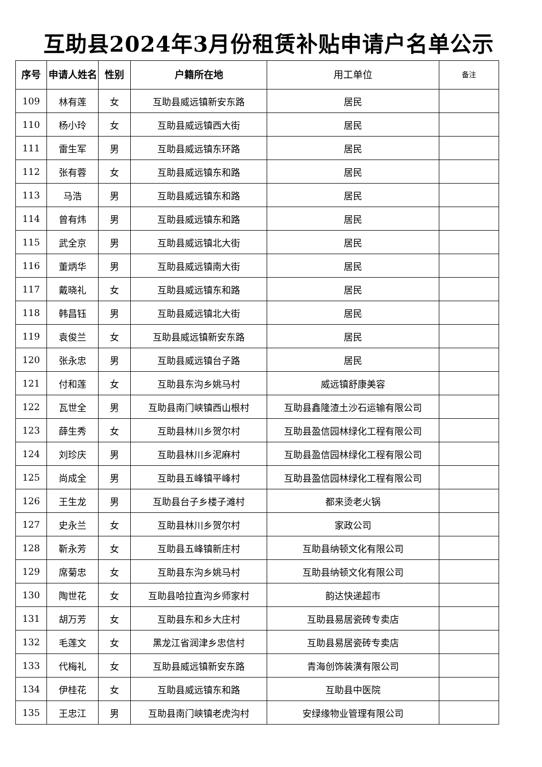互助县2024年3月份租赁补贴申请户名单公示
| 序号 | 申请人姓名 | 性别 | 户籍所在地 | 用工单位 | 备注 |
| --- | --- | --- | --- | --- | --- |
| 109 | 林有莲 | 女 | 互助县威远镇新安东路 | 居民 | |
| 110 | 杨小玲 | 女 | 互助县威远镇西大街 | 居民 | |
| 111 | 雷生军 | 男 | 互助县威远镇东环路 | 居民 | |
| 112 | 张有蓉 | 女 | 互助县威远镇东和路 | 居民 | |
| 113 | 马浩 | 男 | 互助县威远镇东和路 | 居民 | |
| 114 | 曾有炜 | 男 | 互助县威远镇东和路 | 居民 | |
| 115 | 武全京 | 男 | 互助县威远镇北大街 | 居民 | |
| 116 | 董炳华 | 男 | 互助县威远镇南大街 | 居民 | |
| 117 | 戴晓礼 | 女 | 互助县威远镇东和路 | 居民 | |
| 118 | 韩昌钰 | 男 | 互助县威远镇北大街 | 居民 | |
| 119 | 袁俊兰 | 女 | 互助县威远镇新安东路 | 居民 | |
| 120 | 张永忠 | 男 | 互助县威远镇台子路 | 居民 | |
| 121 | 付和莲 | 女 | 互助县东沟乡姚马村 | 威远镇舒康美容 | |
| 122 | 瓦世全 | 男 | 互助县南门峡镇西山根村 | 互助县鑫隆渣土沙石运输有限公司 | |
| 123 | 薛生秀 | 女 | 互助县林川乡贺尔村 | 互助县盈信园林绿化工程有限公司 | |
| 124 | 刘珍庆 | 男 | 互助县林川乡泥麻村 | 互助县盈信园林绿化工程有限公司 | |
| 125 | 尚成全 | 男 | 互助县五峰镇平峰村 | 互助县盈信园林绿化工程有限公司 | |
| 126 | 王生龙 | 男 | 互助县台子乡楼子滩村 | 都来烫老火锅 | |
| 127 | 史永兰 | 女 | 互助县林川乡贺尔村 | 家政公司 | |
| 128 | 靳永芳 | 女 | 互助县五峰镇新庄村 | 互助县纳顿文化有限公司 | |
| 129 | 席菊忠 | 女 | 互助县东沟乡姚马村 | 互助县纳顿文化有限公司 | |
| 130 | 陶世花 | 女 | 互助县哈拉直沟乡师家村 | 韵达快递超市 | |
| 131 | 胡万芳 | 女 | 互助县东和乡大庄村 | 互助县易居瓷砖专卖店 | |
| 132 | 毛莲文 | 女 | 黑龙江省润津乡忠信村 | 互助县易居瓷砖专卖店 | |
| 133 | 代梅礼 | 女 | 互助县威远镇新安东路 | 青海创饰装潢有限公司 | |
| 134 | 伊桂花 | 女 | 互助县威远镇东和路 | 互助县中医院 | |
| 135 | 王忠江 | 男 | 互助县南门峡镇老虎沟村 | 安绿缘物业管理有限公司 | |